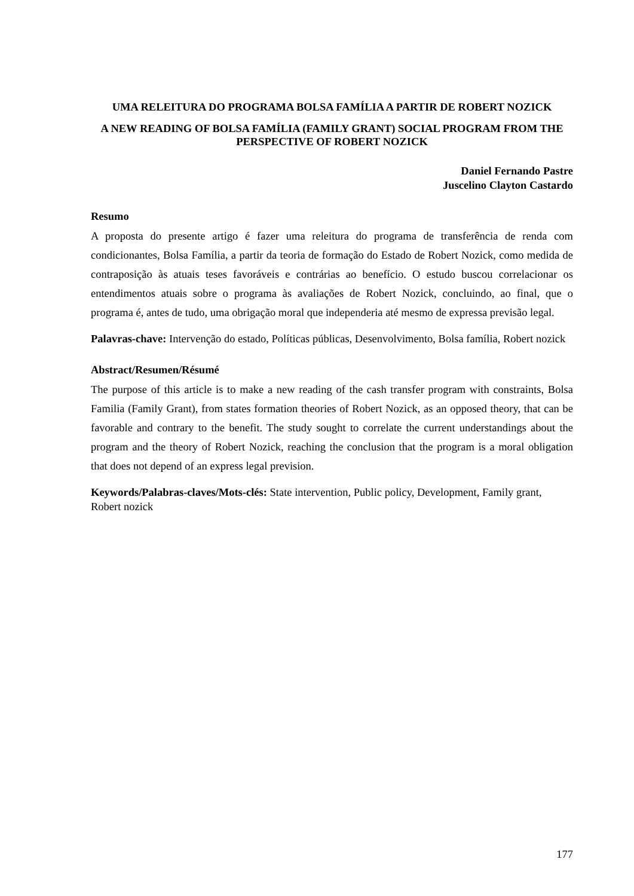UMA RELEITURA DO PROGRAMA BOLSA FAMÍLIA A PARTIR DE ROBERT NOZICK
A NEW READING OF BOLSA FAMÍLIA (FAMILY GRANT) SOCIAL PROGRAM FROM THE PERSPECTIVE OF ROBERT NOZICK
Daniel Fernando Pastre
Juscelino Clayton Castardo
Resumo
A proposta do presente artigo é fazer uma releitura do programa de transferência de renda com condicionantes, Bolsa Família, a partir da teoria de formação do Estado de Robert Nozick, como medida de contraposição às atuais teses favoráveis e contrárias ao benefício. O estudo buscou correlacionar os entendimentos atuais sobre o programa às avaliações de Robert Nozick, concluindo, ao final, que o programa é, antes de tudo, uma obrigação moral que independeria até mesmo de expressa previsão legal.
Palavras-chave: Intervenção do estado, Políticas públicas, Desenvolvimento, Bolsa família, Robert nozick
Abstract/Resumen/Résumé
The purpose of this article is to make a new reading of the cash transfer program with constraints, Bolsa Familia (Family Grant), from states formation theories of Robert Nozick, as an opposed theory, that can be favorable and contrary to the benefit. The study sought to correlate the current understandings about the program and the theory of Robert Nozick, reaching the conclusion that the program is a moral obligation that does not depend of an express legal prevision.
Keywords/Palabras-claves/Mots-clés: State intervention, Public policy, Development, Family grant, Robert nozick
177